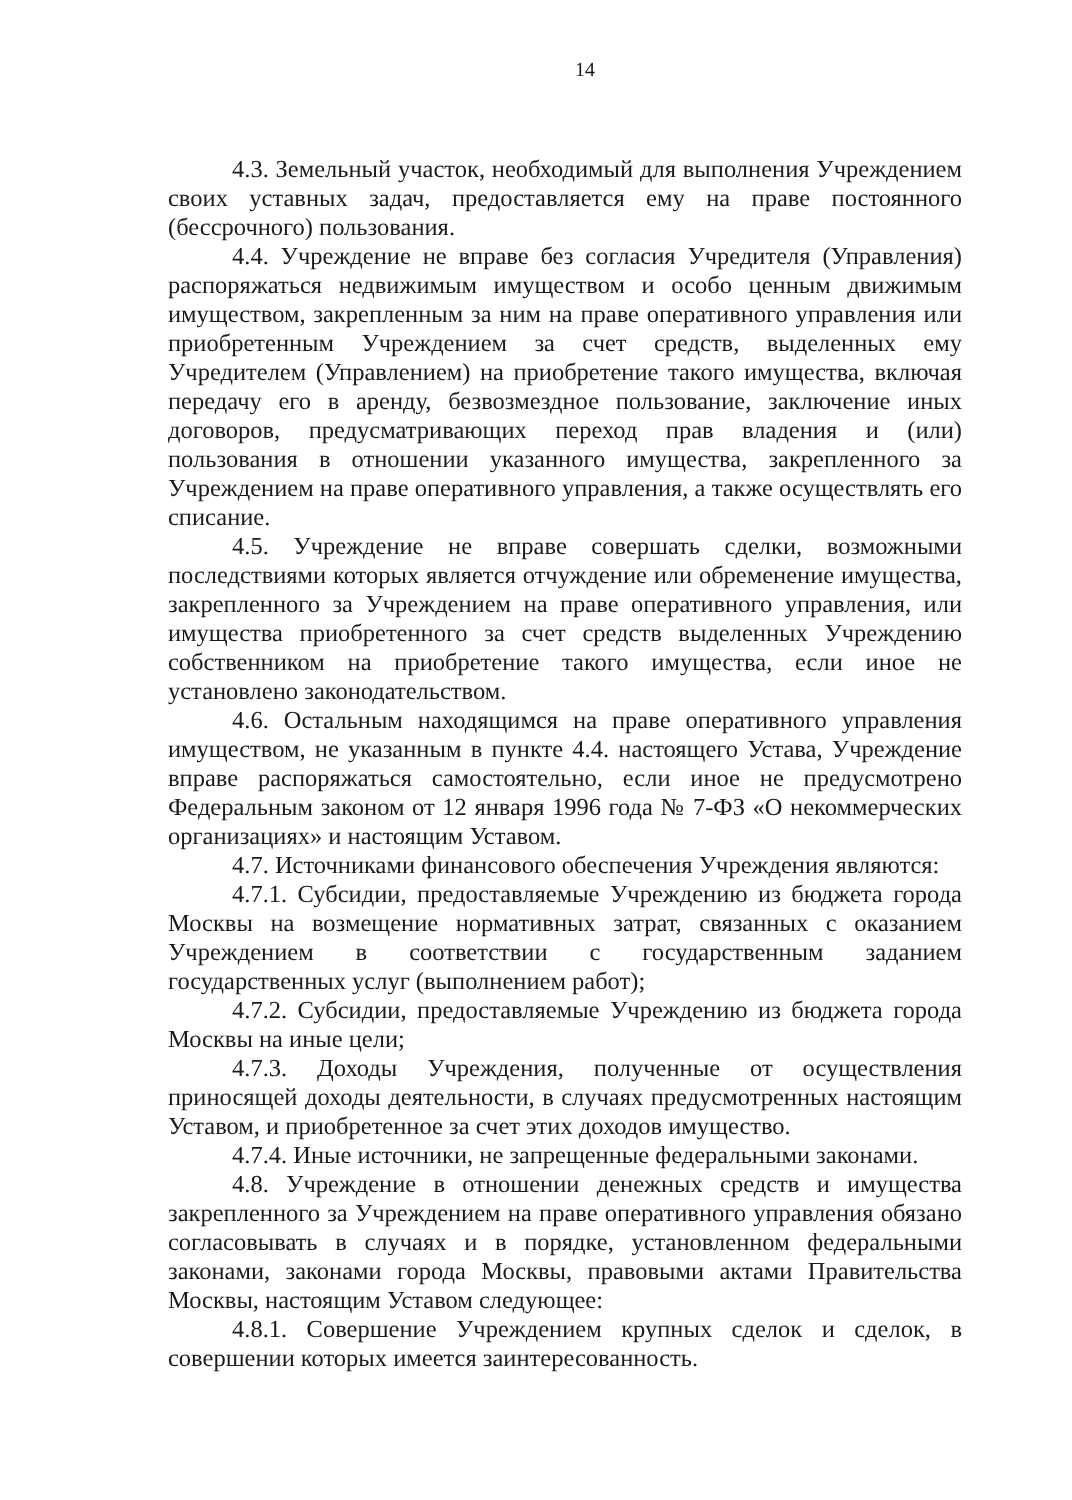14
4.3. Земельный участок, необходимый для выполнения Учреждением своих уставных задач, предоставляется ему на праве постоянного (бессрочного) пользования.
4.4. Учреждение не вправе без согласия Учредителя (Управления) распоряжаться недвижимым имуществом и особо ценным движимым имуществом, закрепленным за ним на праве оперативного управления или приобретенным Учреждением за счет средств, выделенных ему Учредителем (Управлением) на приобретение такого имущества, включая передачу его в аренду, безвозмездное пользование, заключение иных договоров, предусматривающих переход прав владения и (или) пользования в отношении указанного имущества, закрепленного за Учреждением на праве оперативного управления, а также осуществлять его списание.
4.5. Учреждение не вправе совершать сделки, возможными последствиями которых является отчуждение или обременение имущества, закрепленного за Учреждением на праве оперативного управления, или имущества приобретенного за счет средств выделенных Учреждению собственником на приобретение такого имущества, если иное не установлено законодательством.
4.6. Остальным находящимся на праве оперативного управления имуществом, не указанным в пункте 4.4. настоящего Устава, Учреждение вправе распоряжаться самостоятельно, если иное не предусмотрено Федеральным законом от 12 января 1996 года № 7-ФЗ «О некоммерческих организациях» и настоящим Уставом.
4.7. Источниками финансового обеспечения Учреждения являются:
4.7.1. Субсидии, предоставляемые Учреждению из бюджета города Москвы на возмещение нормативных затрат, связанных с оказанием Учреждением в соответствии с государственным заданием государственных услуг (выполнением работ);
4.7.2. Субсидии, предоставляемые Учреждению из бюджета города Москвы на иные цели;
4.7.3. Доходы Учреждения, полученные от осуществления приносящей доходы деятельности, в случаях предусмотренных настоящим Уставом, и приобретенное за счет этих доходов имущество.
4.7.4. Иные источники, не запрещенные федеральными законами.
4.8. Учреждение в отношении денежных средств и имущества закрепленного за Учреждением на праве оперативного управления обязано согласовывать в случаях и в порядке, установленном федеральными законами, законами города Москвы, правовыми актами Правительства Москвы, настоящим Уставом следующее:
4.8.1. Совершение Учреждением крупных сделок и сделок, в совершении которых имеется заинтересованность.